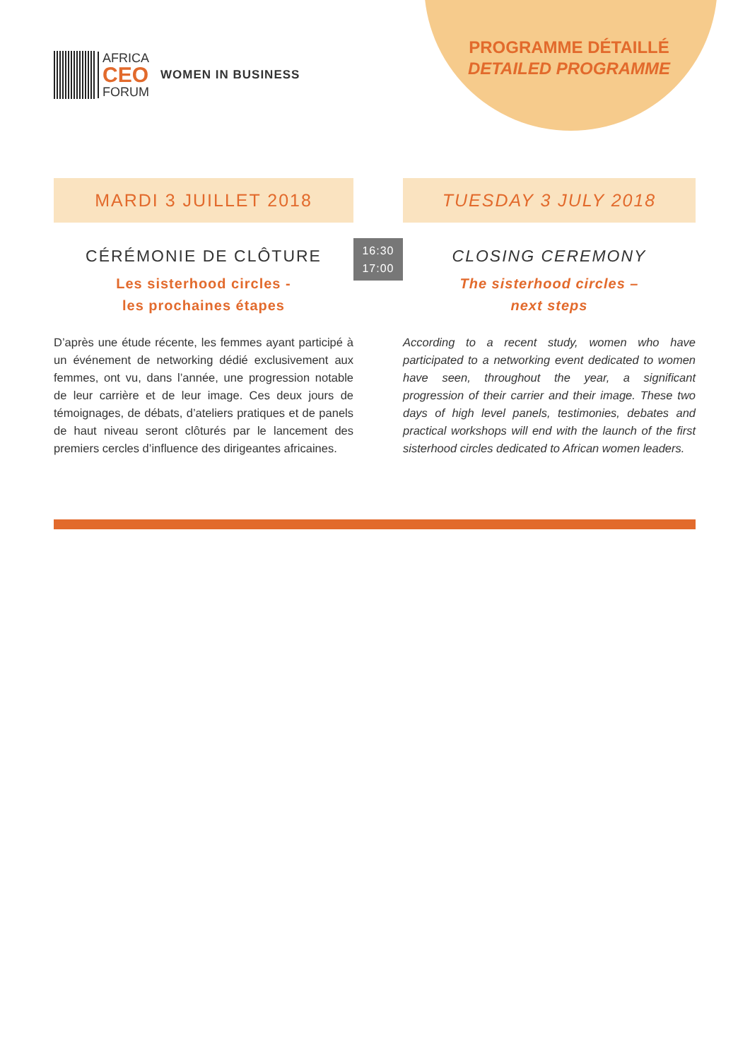PROGRAMME DÉTAILLÉ
DETAILED PROGRAMME
AFRICA
CEO
FORUM
WOMEN IN BUSINESS
MARDI 3 JUILLET 2018
CÉRÉMONIE DE CLÔTURE
Les sisterhood circles -
les prochaines étapes
D’après une étude récente, les femmes ayant participé à un événement de networking dédié exclusivement aux femmes, ont vu, dans l’année, une progression notable de leur carrière et de leur image. Ces deux jours de témoignages, de débats, d’ateliers pratiques et de panels de haut niveau seront clôturés par le lancement des premiers cercles d’influence des dirigeantes africaines.
16:30
17:00
TUESDAY 3 JULY 2018
CLOSING CEREMONY
The sisterhood circles –
next steps
According to a recent study, women who have participated to a networking event dedicated to women have seen, throughout the year, a significant progression of their carrier and their image. These two days of high level panels, testimonies, debates and practical workshops will end with the launch of the first sisterhood circles dedicated to African women leaders.